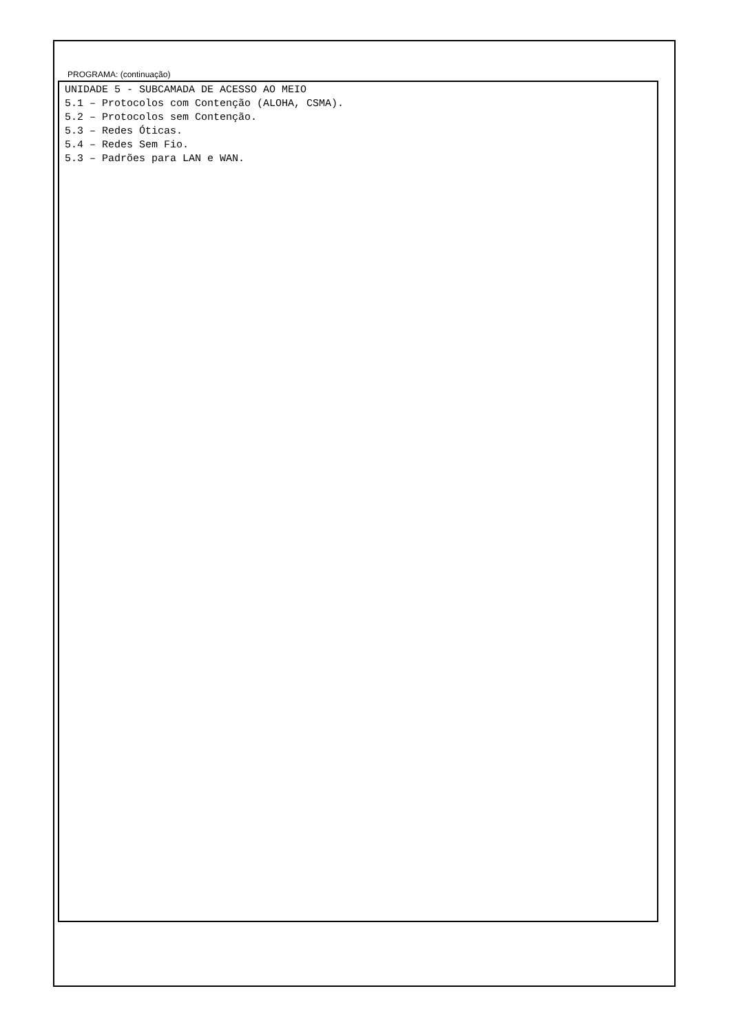PROGRAMA: (continuação)
UNIDADE 5 - SUBCAMADA DE ACESSO AO MEIO
5.1 – Protocolos com Contenção (ALOHA, CSMA).
5.2 – Protocolos sem Contenção.
5.3 – Redes Óticas.
5.4 – Redes Sem Fio.
5.3 – Padrões para LAN e WAN.